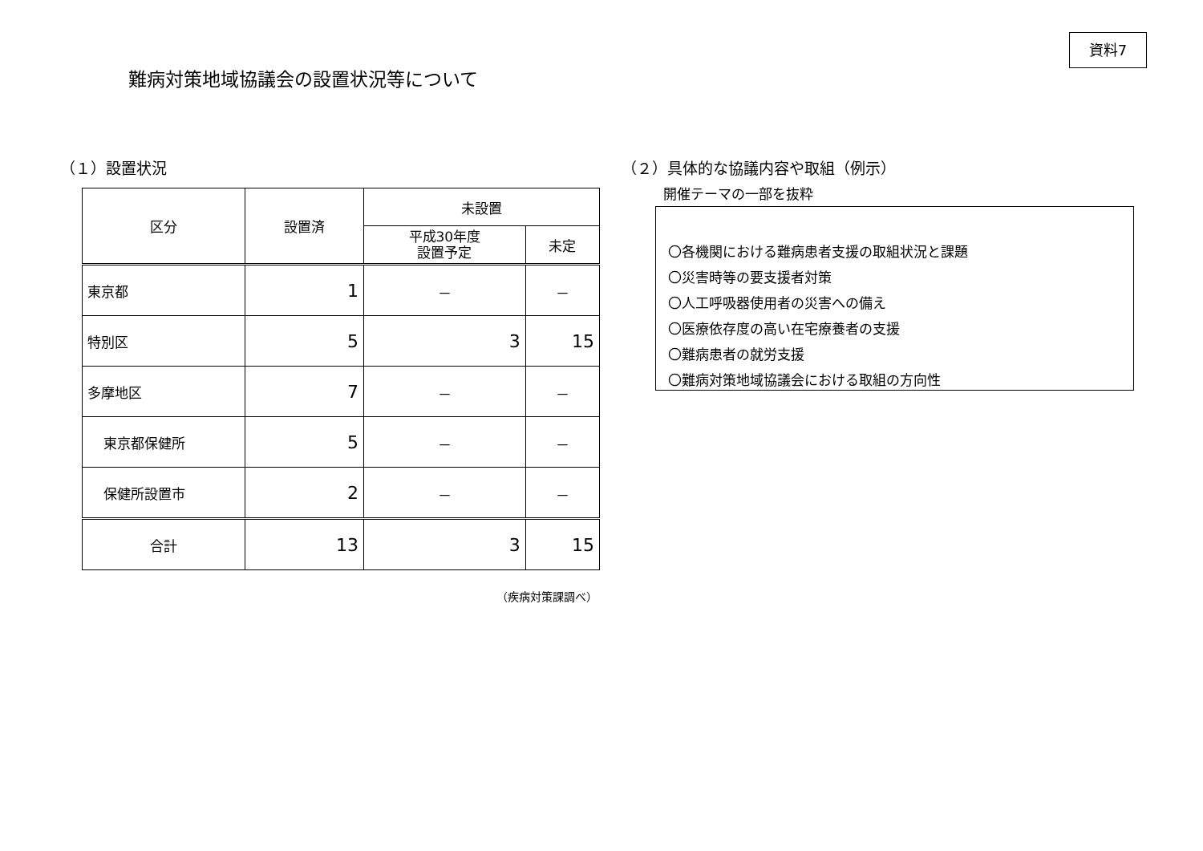資料7
難病対策地域協議会の設置状況等について
（１）設置状況
| 区分 | 設置済 | 未設置 | |
| --- | --- | --- | --- |
| | | 平成30年度 設置予定 | 未定 |
| 東京都 | 1 | － | － |
| 特別区 | 5 | 3 | 15 |
| 多摩地区 | 7 | － | － |
| 東京都保健所 | 5 | － | － |
| 保健所設置市 | 2 | － | － |
| 合計 | 13 | 3 | 15 |
（疾病対策課調べ）
（２）具体的な協議内容や取組（例示）
開催テーマの一部を抜粋
〇各機関における難病患者支援の取組状況と課題
〇災害時等の要支援者対策
〇人工呼吸器使用者の災害への備え
〇医療依存度の高い在宅療養者の支援
〇難病患者の就労支援
〇難病対策地域協議会における取組の方向性